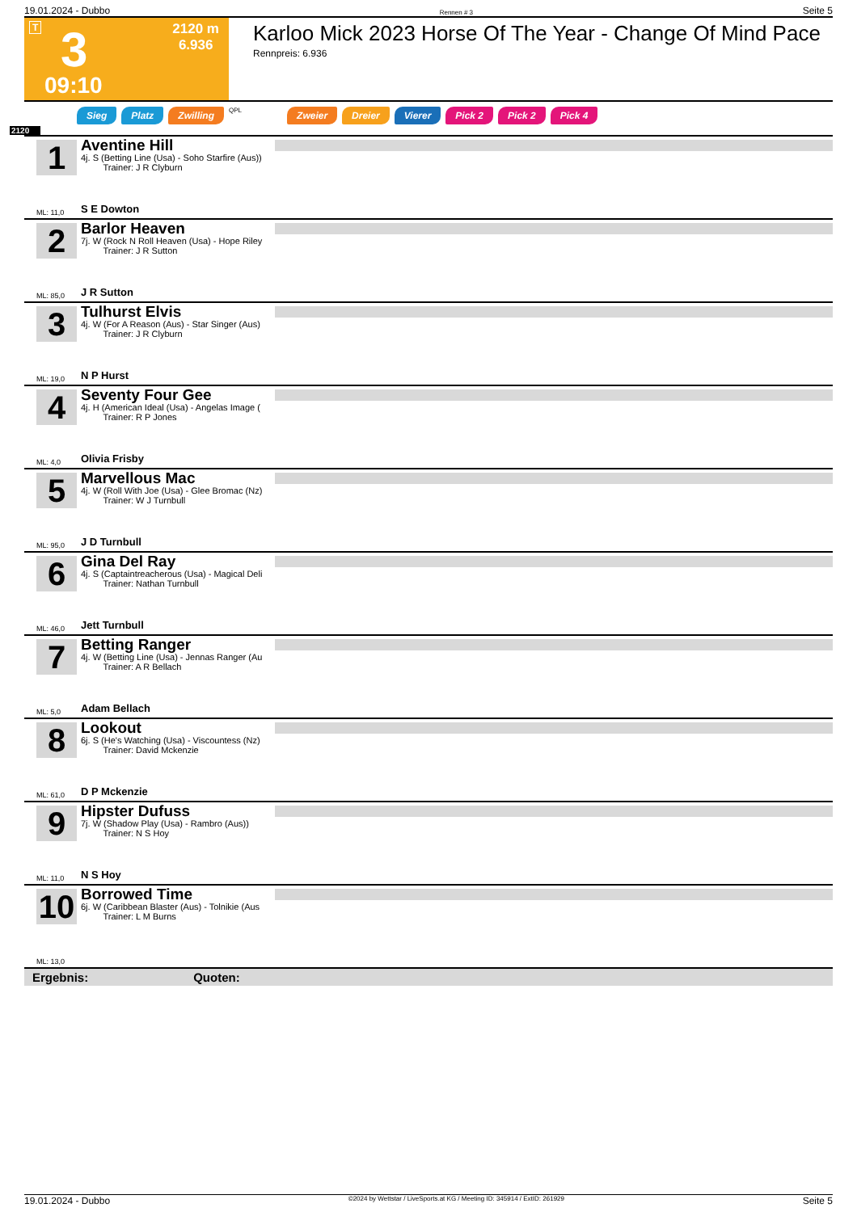19.01.2024 - Dubbo Rennen # 3 Seite 5
T 3
2120 m
6.936
09:10
Karloo Mick 2023 Horse Of The Year - Change Of Mind Pace
Rennpreis: 6.936
Sieg Platz Zwilling QPL Zweier Dreier Vierer Pick 2 Pick 2 Pick 4
2120
1
Aventine Hill
4j. S (Betting Line (Usa) - Soho Starfire (Aus))
Trainer: J R Clyburn
S E Dowton
ML: 11,0
2
Barlor Heaven
7j. W (Rock N Roll Heaven (Usa) - Hope Riley
Trainer: J R Sutton
J R Sutton
ML: 85,0
3
Tulhurst Elvis
4j. W (For A Reason (Aus) - Star Singer (Aus)
Trainer: J R Clyburn
N P Hurst
ML: 19,0
4
Seventy Four Gee
4j. H (American Ideal (Usa) - Angelas Image (
Trainer: R P Jones
Olivia Frisby
ML: 4,0
5
Marvellous Mac
4j. W (Roll With Joe (Usa) - Glee Bromac (Nz)
Trainer: W J Turnbull
J D Turnbull
ML: 95,0
6
Gina Del Ray
4j. S (Captaintreacherous (Usa) - Magical Deli
Trainer: Nathan Turnbull
Jett Turnbull
ML: 46,0
7
Betting Ranger
4j. W (Betting Line (Usa) - Jennas Ranger (Au
Trainer: A R Bellach
Adam Bellach
ML: 5,0
8
Lookout
6j. S (He's Watching (Usa) - Viscountess (Nz)
Trainer: David Mckenzie
D P Mckenzie
ML: 61,0
9
Hipster Dufuss
7j. W (Shadow Play (Usa) - Rambro (Aus))
Trainer: N S Hoy
N S Hoy
ML: 11,0
10
Borrowed Time
6j. W (Caribbean Blaster (Aus) - Tolnikie (Aus
Trainer: L M Burns
ML: 13,0
Ergebnis: Quoten:
19.01.2024 - Dubbo ©2024 by Wettstar / LiveSports.at KG / Meeting ID: 345914 / ExtID: 261929 Seite 5